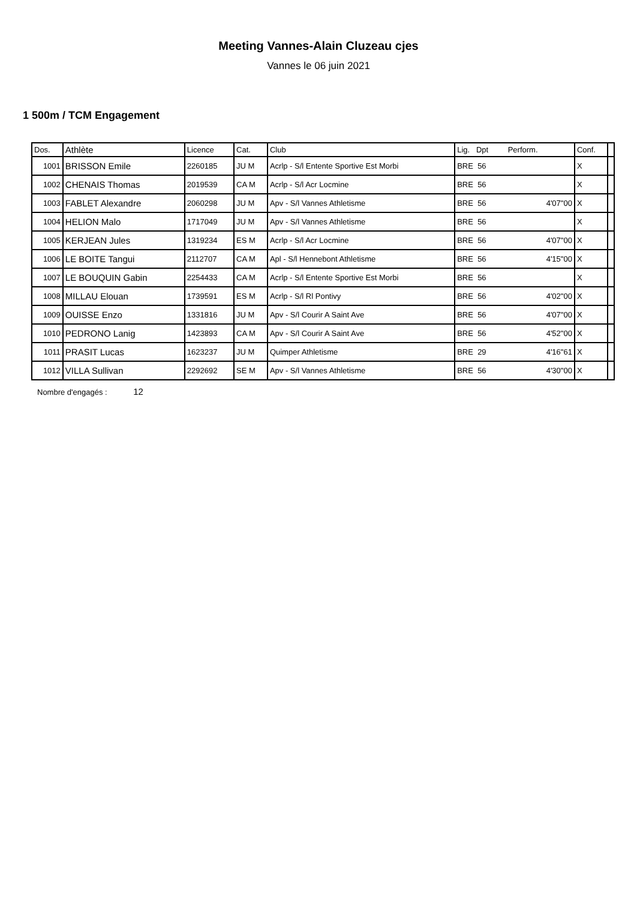Meeting Vannes-Alain Cluzeau cjes
Vannes le 06 juin 2021
1 500m / TCM Engagement
| Dos. | Athlète | Licence | Cat. | Club | Lig. Dpt Perform. | Conf. | |
| --- | --- | --- | --- | --- | --- | --- | --- |
| 1001 | BRISSON Emile | 2260185 | JU M | Acrlp - S/l Entente Sportive Est Morbi | BRE 56 | X | |
| 1002 | CHENAIS Thomas | 2019539 | CA M | Acrlp - S/l Acr Locmine | BRE 56 | X | |
| 1003 | FABLET Alexandre | 2060298 | JU M | Apv - S/l Vannes Athletisme | BRE 56 4'07"00 | X | |
| 1004 | HELION Malo | 1717049 | JU M | Apv - S/l Vannes Athletisme | BRE 56 | X | |
| 1005 | KERJEAN Jules | 1319234 | ES M | Acrlp - S/l Acr Locmine | BRE 56 4'07"00 | X | |
| 1006 | LE BOITE Tangui | 2112707 | CA M | Apl - S/l Hennebont Athletisme | BRE 56 4'15"00 | X | |
| 1007 | LE BOUQUIN Gabin | 2254433 | CA M | Acrlp - S/l Entente Sportive Est Morbi | BRE 56 | X | |
| 1008 | MILLAU Elouan | 1739591 | ES M | Acrlp - S/l Rl Pontivy | BRE 56 4'02"00 | X | |
| 1009 | OUISSE Enzo | 1331816 | JU M | Apv - S/l Courir A Saint Ave | BRE 56 4'07"00 | X | |
| 1010 | PEDRONO Lanig | 1423893 | CA M | Apv - S/l Courir A Saint Ave | BRE 56 4'52"00 | X | |
| 1011 | PRASIT Lucas | 1623237 | JU M | Quimper Athletisme | BRE 29 4'16"61 | X | |
| 1012 | VILLA Sullivan | 2292692 | SE M | Apv - S/l Vannes Athletisme | BRE 56 4'30"00 | X | |
Nombre d'engagés : 12